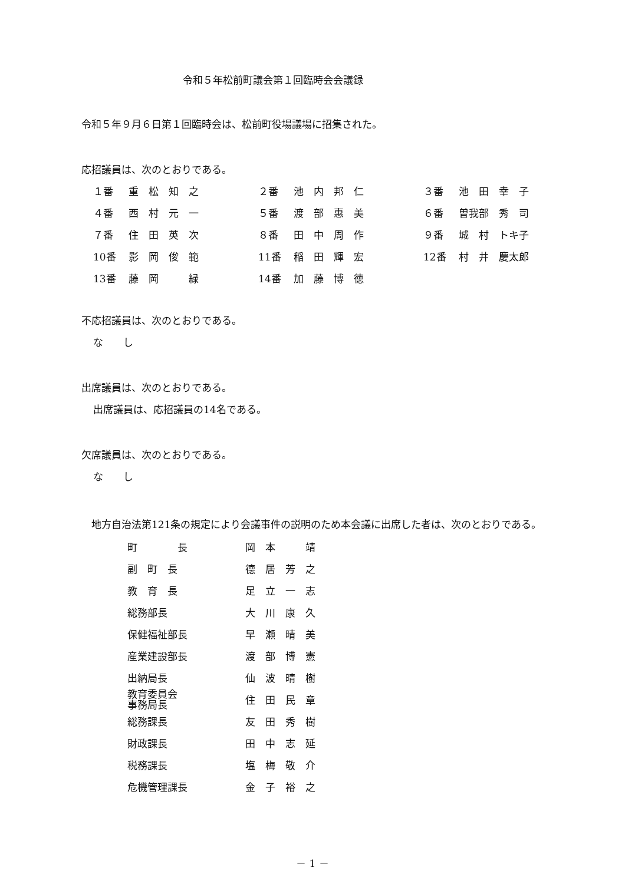令和５年松前町議会第１回臨時会会議録
令和５年９月６日第１回臨時会は、松前町役場議場に招集された。
応招議員は、次のとおりである。
| １番 | 重 松 知 之 | ２番 | 池 内 邦 仁 | ３番 | 池 田 幸 子 |
| ４番 | 西 村 元 一 | ５番 | 渡 部 惠 美 | ６番 | 曽我部 秀 司 |
| ７番 | 住 田 英 次 | ８番 | 田 中 周 作 | ９番 | 城 村 トキ子 |
| 10番 | 影 岡 俊 範 | 11番 | 稲 田 輝 宏 | 12番 | 村 井 慶太郎 |
| 13番 | 藤 岡 緑 | 14番 | 加 藤 博 徳 | | |
不応招議員は、次のとおりである。
な　　し
出席議員は、次のとおりである。
出席議員は、応招議員の14名である。
欠席議員は、次のとおりである。
な　　し
　地方自治法第121条の規定により会議事件の説明のため本会議に出席した者は、次のとおりである。
| 町 長 | 岡 本 靖 |
| 副 町 長 | 德 居 芳 之 |
| 教 育 長 | 足 立 一 志 |
| 総務部長 | 大 川 康 久 |
| 保健福祉部長 | 早 瀬 晴 美 |
| 産業建設部長 | 渡 部 博 憲 |
| 出納局長 | 仙 波 晴 樹 |
| 教育委員会 事務局長 | 住 田 民 章 |
| 総務課長 | 友 田 秀 樹 |
| 財政課長 | 田 中 志 延 |
| 税務課長 | 塩 梅 敬 介 |
| 危機管理課長 | 金 子 裕 之 |
－ 1 －